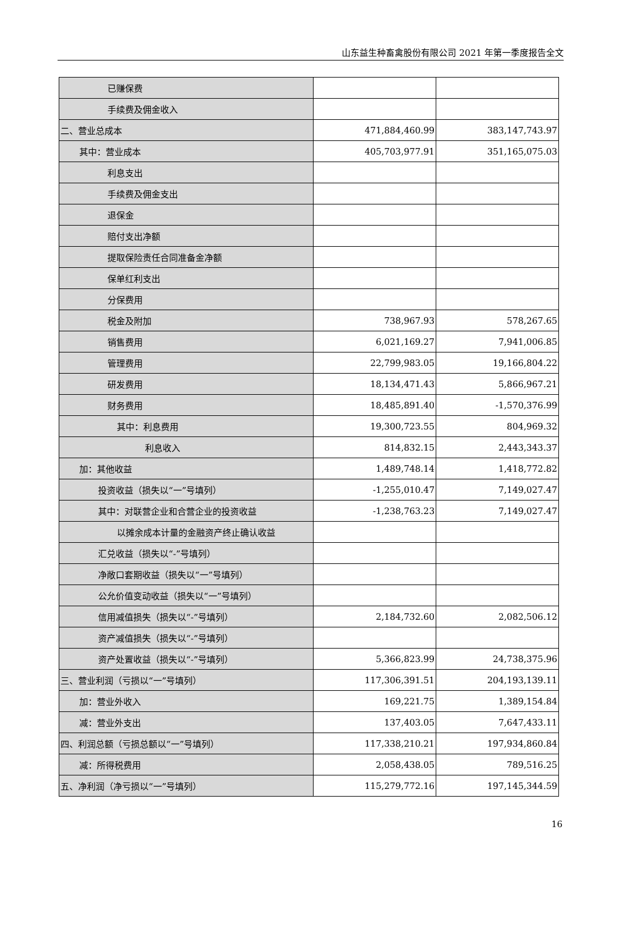山东益生种畜禽股份有限公司 2021 年第一季度报告全文
| 已赚保费 | | |
| 手续费及佣金收入 | | |
| 二、营业总成本 | 471,884,460.99 | 383,147,743.97 |
| 其中：营业成本 | 405,703,977.91 | 351,165,075.03 |
| 利息支出 | | |
| 手续费及佣金支出 | | |
| 退保金 | | |
| 赔付支出净额 | | |
| 提取保险责任合同准备金净额 | | |
| 保单红利支出 | | |
| 分保费用 | | |
| 税金及附加 | 738,967.93 | 578,267.65 |
| 销售费用 | 6,021,169.27 | 7,941,006.85 |
| 管理费用 | 22,799,983.05 | 19,166,804.22 |
| 研发费用 | 18,134,471.43 | 5,866,967.21 |
| 财务费用 | 18,485,891.40 | -1,570,376.99 |
| 其中：利息费用 | 19,300,723.55 | 804,969.32 |
| 利息收入 | 814,832.15 | 2,443,343.37 |
| 加：其他收益 | 1,489,748.14 | 1,418,772.82 |
| 投资收益（损失以“一”号填列） | -1,255,010.47 | 7,149,027.47 |
| 其中：对联营企业和合营企业的投资收益 | -1,238,763.23 | 7,149,027.47 |
| 以摊余成本计量的金融资产终止确认收益 | | |
| 汇兑收益（损失以“-”号填列） | | |
| 净敞口套期收益（损失以“一”号填列） | | |
| 公允价值变动收益（损失以“一”号填列） | | |
| 信用减值损失（损失以“-”号填列） | 2,184,732.60 | 2,082,506.12 |
| 资产减值损失（损失以“-”号填列） | | |
| 资产处置收益（损失以“-”号填列） | 5,366,823.99 | 24,738,375.96 |
| 三、营业利润（亏损以“一”号填列） | 117,306,391.51 | 204,193,139.11 |
| 加：营业外收入 | 169,221.75 | 1,389,154.84 |
| 减：营业外支出 | 137,403.05 | 7,647,433.11 |
| 四、利润总额（亏损总额以“一”号填列） | 117,338,210.21 | 197,934,860.84 |
| 减：所得税费用 | 2,058,438.05 | 789,516.25 |
| 五、净利润（净亏损以“一”号填列） | 115,279,772.16 | 197,145,344.59 |
16